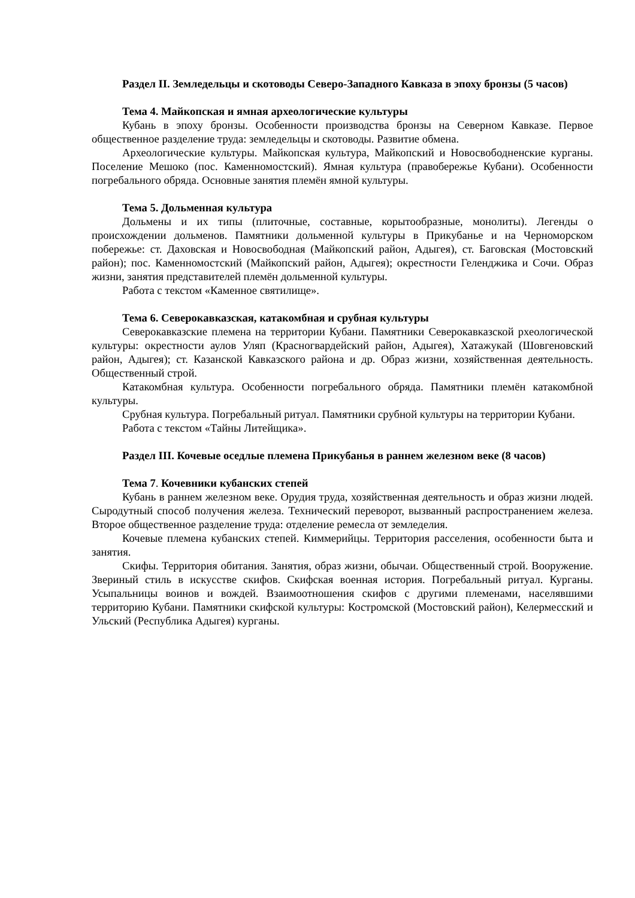Раздел II. Земледельцы и скотоводы Северо-Западного Кавказа в эпоху бронзы (5 часов)
Тема 4. Майкопская и ямная археологические культуры
Кубань в эпоху бронзы. Особенности производства бронзы на Северном Кавказе. Первое общественное разделение труда: земледельцы и скотоводы. Развитие обмена.
Археологические культуры. Майкопская культура, Майкопский и Новосвободненские курганы. Поселение Мешоко (пос. Каменномостский). Ямная культура (правобережье Кубани). Особенности погребального обряда. Основные занятия племён ямной культуры.
Тема 5. Дольменная культура
Дольмены и их типы (плиточные, составные, корытообразные, монолиты). Легенды о происхождении дольменов. Памятники дольменной культуры в Прикубанье и на Черноморском побережье: ст. Даховская и Новосвободная (Майкопский район, Адыгея), ст. Баговская (Мостовский район); пос. Каменномостский (Майкопский район, Адыгея); окрестности Геленджика и Сочи. Образ жизни, занятия представителей племён дольменной культуры.
Работа с текстом «Каменное святилище».
Тема 6. Северокавказская, катакомбная и срубная культуры
Северокавказские племена на территории Кубани. Памятники Северокавказской рхеологической культуры: окрестности аулов Уляп (Красногвардейский район, Адыгея), Хатажукай (Шовгеновский район, Адыгея); ст. Казанской Кавказского района и др. Образ жизни, хозяйственная деятельность. Общественный строй.
Катакомбная культура. Особенности погребального обряда. Памятники племён катакомбной культуры.
Срубная культура. Погребальный ритуал. Памятники срубной культуры на территории Кубани.
Работа с текстом «Тайны Литейщика».
Раздел III. Кочевые оседлые племена Прикубанья в раннем железном веке (8 часов)
Тема 7. Кочевники кубанских степей
Кубань в раннем железном веке. Орудия труда, хозяйственная деятельность и образ жизни людей. Сыродутный способ получения железа. Технический переворот, вызванный распространением железа. Второе общественное разделение труда: отделение ремесла от земледелия.
Кочевые племена кубанских степей. Киммерийцы. Территория расселения, особенности быта и занятия.
Скифы. Территория обитания. Занятия, образ жизни, обычаи. Общественный строй. Вооружение. Звериный стиль в искусстве скифов. Скифская военная история. Погребальный ритуал. Курганы. Усыпальницы воинов и вождей. Взаимоотношения скифов с другими племенами, населявшими территорию Кубани. Памятники скифской культуры: Костромской (Мостовский район), Келермесский и Ульский (Республика Адыгея) курганы.